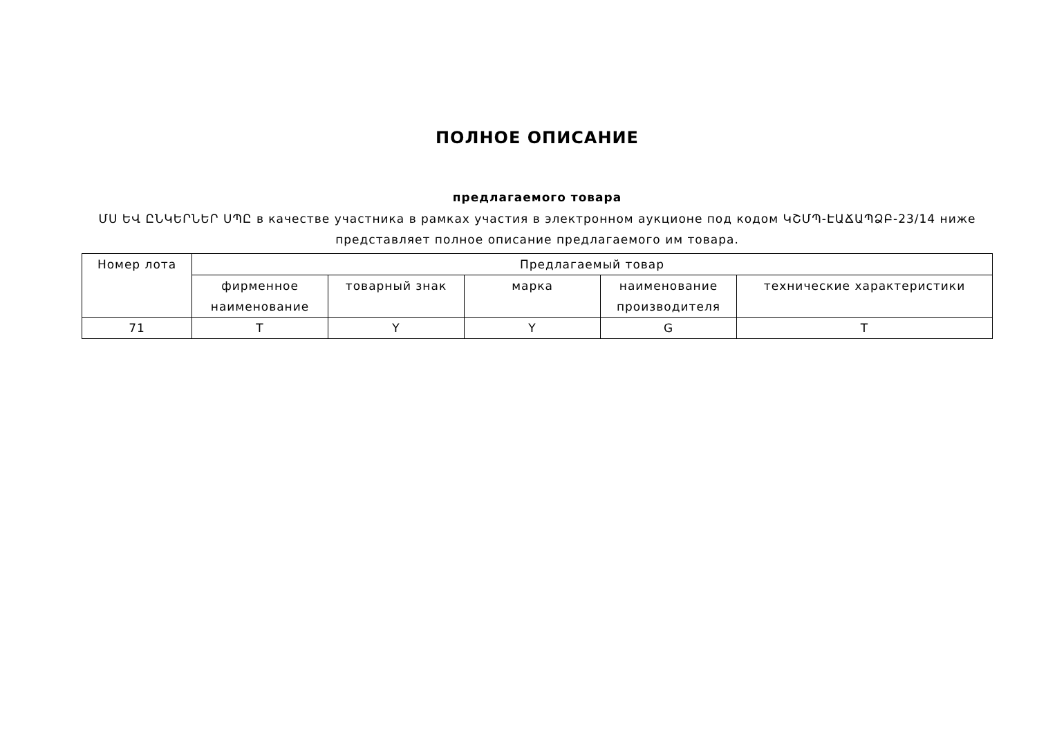ПОЛНОЕ ОПИСАНИЕ
предлагаемого товара
ՄՍ ԵՎ ԸՆԿԵՐՆԵՐ ՍՊԸ в качестве участника в рамках участия в электронном аукционе под кодом ԿՇՄՊ-ԷԱՃԱՊՁԲ-23/14 ниже представляет полное описание предлагаемого им товара.
| Номер лота | Предлагаемый товар | | | | |
| --- | --- | --- | --- | --- | --- |
| | фирменное наименование | товарный знак | марка | наименование производителя | технические характеристики |
| 71 | T | Y | Y | G | T |